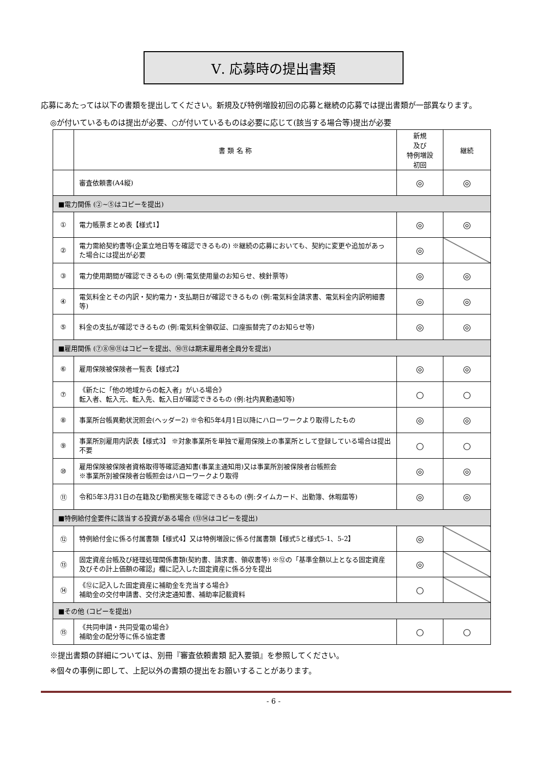Ⅴ. 応募時の提出書類
応募にあたっては以下の書類を提出してください。新規及び特例増設初回の応募と継続の応募では提出書類が一部異なります。
◎が付いているものは提出が必要、○が付いているものは必要に応じて(該当する場合等)提出が必要
| | 書 類 名 称 | 新規 及び 特例増設 初回 | 継続 |
| --- | --- | --- | --- |
| | 審査依頼書(A4縦) | ◎ | ◎ |
| ■電力関係 (②~⑤はコピーを提出) | | | |
| ① | 電力帳票まとめ表【様式1】 | ◎ | ◎ |
| ② | 電力需給契約書等(企業立地日等を確認できるもの) ※継続の応募においても、契約に変更や追加があった場合には提出が必要 | ◎ | |
| ③ | 電力使用期間が確認できるもの (例:電気使用量のお知らせ、検針票等) | ◎ | ◎ |
| ④ | 電気料金とその内訳・契約電力・支払期日が確認できるもの (例:電気料金請求書、電気料金内訳明細書等) | ◎ | ◎ |
| ⑤ | 料金の支払が確認できるもの (例:電気料金領収証、口座振替完了のお知らせ等) | ◎ | ◎ |
| ■雇用関係 (⑦⑧⑩⑪はコピーを提出、⑩⑪は期末雇用者全員分を提出) | | | |
| ⑥ | 雇用保険被保険者一覧表【様式2】 | ◎ | ◎ |
| ⑦ | 《新たに「他の地域からの転入者」がいる場合》 転入者、転入元、転入先、転入日が確認できるもの (例:社内異動通知等) | ○ | ○ |
| ⑧ | 事業所台帳異動状況照会(ヘッダー2) ※令和5年4月1日以降にハローワークより取得したもの | ◎ | ◎ |
| ⑨ | 事業所別雇用内訳表【様式3】 ※対象事業所を単独で雇用保険上の事業所として登録している場合は提出不要 | ○ | ○ |
| ⑩ | 雇用保険被保険者資格取得等確認通知書(事業主通知用)又は事業所別被保険者台帳照会 ※事業所別被保険者台帳照会はハローワークより取得 | ◎ | ◎ |
| ⑪ | 令和5年3月31日の在籍及び勤務実態を確認できるもの (例:タイムカード、出勤簿、休暇届等) | ◎ | ◎ |
| ■特例給付金要件に該当する投資がある場合 (⑬⑭はコピーを提出) | | | |
| ⑫ | 特例給付金に係る付属書類【様式4】又は特例増設に係る付属書類【様式5と様式5-1、5-2】 | ◎ | |
| ⑬ | 固定資産台帳及び経理処理関係書類(契約書、請求書、領収書等) ※⑫の「基準金額以上となる固定資産及びその計上価額の確認」欄に記入した固定資産に係る分を提出 | ◎ | |
| ⑭ | 《⑫に記入した固定資産に補助金を充当する場合》 補助金の交付申請書、交付決定通知書、補助率記載資料 | ○ | |
| ■その他 (コピーを提出) | | | |
| ⑮ | 《共同申請・共同受電の場合》 補助金の配分等に係る協定書 | ○ | ○ |
※提出書類の詳細については、別冊『審査依頼書類 記入要領』を参照してください。
※個々の事例に即して、上記以外の書類の提出をお願いすることがあります。
- 6 -